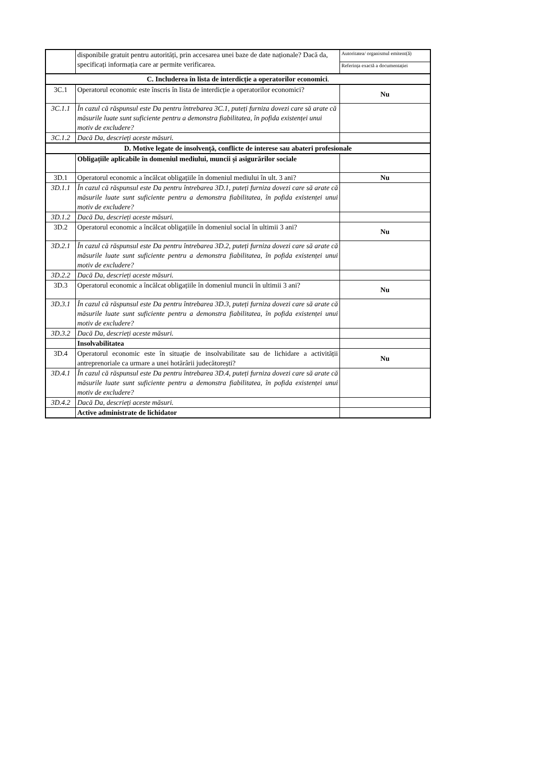| | disponibile gratuit pentru autorități, prin accesarea unei baze de date naționale? Dacă da, specificați informația care ar permite verificarea. | Autoritatea/ organismul emitent(ă) |
| | | Referința exactă a documentației |
| C. Includerea în lista de interdicție a operatorilor economici . | | |
| 3C.1 | Operatorul economic este înscris în lista de interdicție a operatorilor economici? | Nu |
| 3C.1.1 | În cazul că răspunsul este Da pentru întrebarea 3C.1, puteți furniza dovezi care să arate că măsurile luate sunt suficiente pentru a demonstra fiabilitatea, în pofida existenței unui motiv de excludere? | |
| 3C.1.2 | Dacă Da, descrieți aceste măsuri. | |
| D. Motive legate de insolvență, conflicte de interese sau abateri profesionale | | |
| | Obligațiile aplicabile în domeniul mediului, muncii și asigurărilor sociale | |
| 3D.1 | Operatorul economic a încălcat obligațiile în domeniul mediului în ult. 3 ani? | Nu |
| 3D.1.1 | În cazul că răspunsul este Da pentru întrebarea 3D.1, puteți furniza dovezi care să arate că măsurile luate sunt suficiente pentru a demonstra fiabilitatea, în pofida existenței unui motiv de excludere? | |
| 3D.1.2 | Dacă Da, descrieți aceste măsuri. | |
| 3D.2 | Operatorul economic a încălcat obligațiile în domeniul social în ultimii 3 ani? | Nu |
| 3D.2.1 | În cazul că răspunsul este Da pentru întrebarea 3D.2, puteți furniza dovezi care să arate că măsurile luate sunt suficiente pentru a demonstra fiabilitatea, în pofida existenței unui motiv de excludere? | |
| 3D.2.2 | Dacă Da, descrieți aceste măsuri. | |
| 3D.3 | Operatorul economic a încălcat obligațiile în domeniul muncii în ultimii 3 ani? | Nu |
| 3D.3.1 | În cazul că răspunsul este Da pentru întrebarea 3D.3, puteți furniza dovezi care să arate că măsurile luate sunt suficiente pentru a demonstra fiabilitatea, în pofida existenței unui motiv de excludere? | |
| 3D.3.2 | Dacă Da, descrieți aceste măsuri. | |
| | Insolvabilitatea | |
| 3D.4 | Operatorul economic este în situație de insolvabilitate sau de lichidare a activității antreprenoriale ca urmare a unei hotărârii judecătorești? | Nu |
| 3D.4.1 | În cazul că răspunsul este Da pentru întrebarea 3D.4, puteți furniza dovezi care să arate că măsurile luate sunt suficiente pentru a demonstra fiabilitatea, în pofida existenței unui motiv de excludere? | |
| 3D.4.2 | Dacă Da, descrieți aceste măsuri. | |
| | Active administrate de lichidator | |